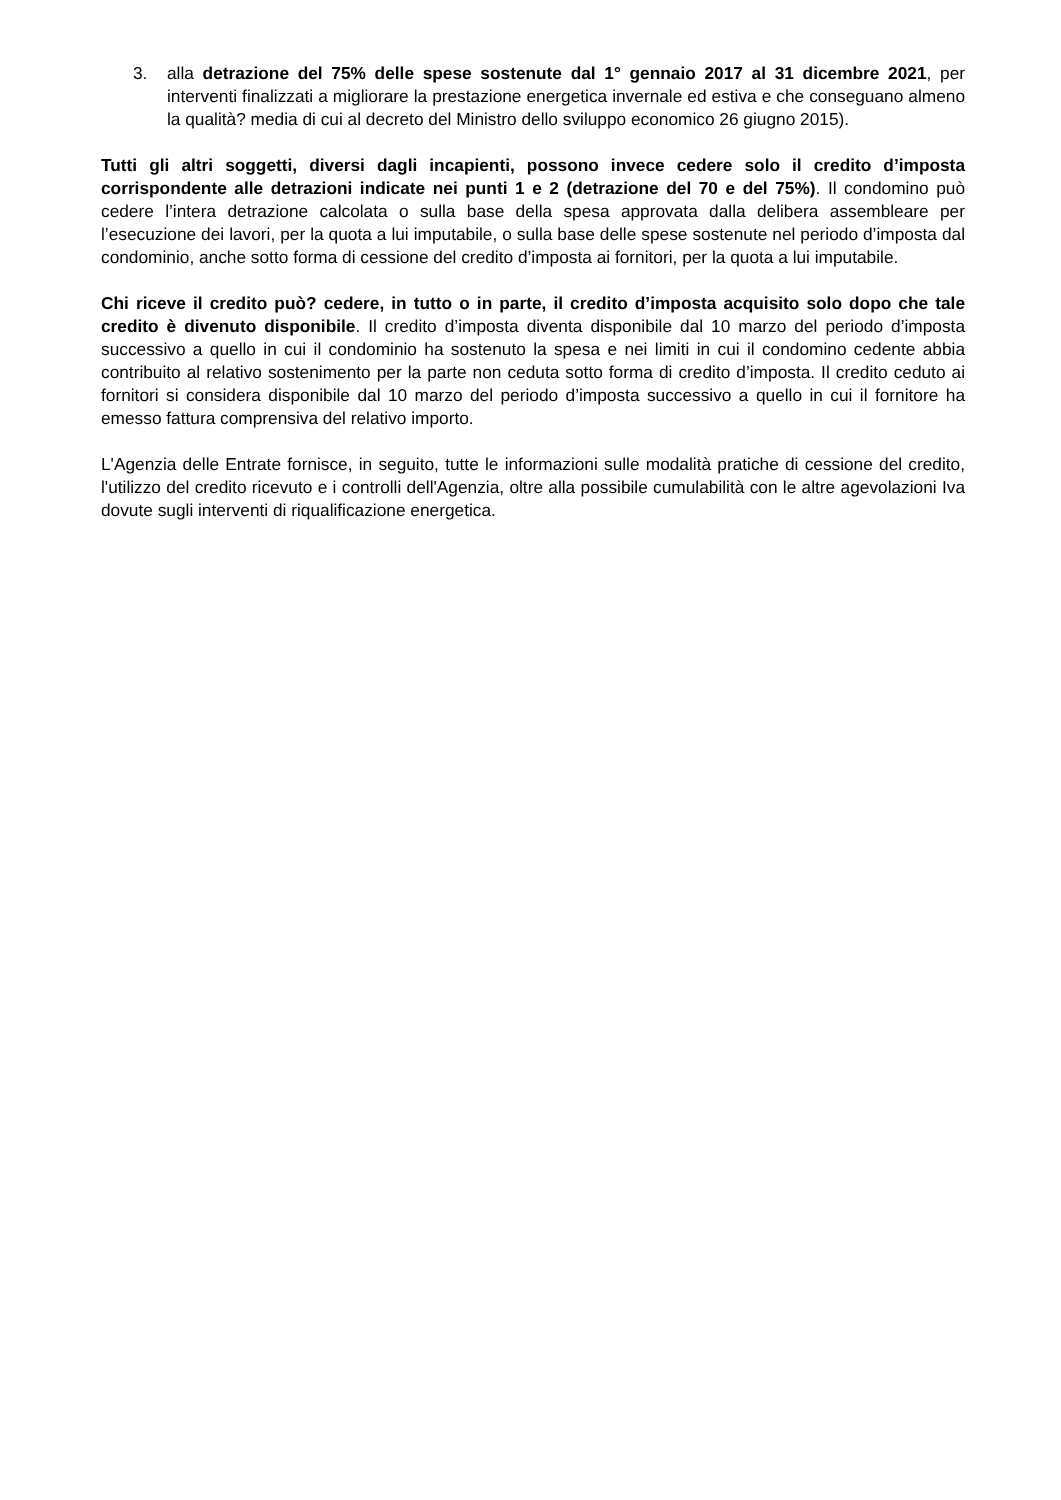3. alla detrazione del 75% delle spese sostenute dal 1° gennaio 2017 al 31 dicembre 2021, per interventi finalizzati a migliorare la prestazione energetica invernale ed estiva e che conseguano almeno la qualità? media di cui al decreto del Ministro dello sviluppo economico 26 giugno 2015).
Tutti gli altri soggetti, diversi dagli incapienti, possono invece cedere solo il credito d’imposta corrispondente alle detrazioni indicate nei punti 1 e 2 (detrazione del 70 e del 75%). Il condomino può cedere l’intera detrazione calcolata o sulla base della spesa approvata dalla delibera assembleare per l’esecuzione dei lavori, per la quota a lui imputabile, o sulla base delle spese sostenute nel periodo d’imposta dal condominio, anche sotto forma di cessione del credito d’imposta ai fornitori, per la quota a lui imputabile.
Chi riceve il credito può? cedere, in tutto o in parte, il credito d’imposta acquisito solo dopo che tale credito è divenuto disponibile. Il credito d’imposta diventa disponibile dal 10 marzo del periodo d’imposta successivo a quello in cui il condominio ha sostenuto la spesa e nei limiti in cui il condomino cedente abbia contribuito al relativo sostenimento per la parte non ceduta sotto forma di credito d’imposta. Il credito ceduto ai fornitori si considera disponibile dal 10 marzo del periodo d’imposta successivo a quello in cui il fornitore ha emesso fattura comprensiva del relativo importo.
L'Agenzia delle Entrate fornisce, in seguito, tutte le informazioni sulle modalità pratiche di cessione del credito, l'utilizzo del credito ricevuto e i controlli dell'Agenzia, oltre alla possibile cumulabilità con le altre agevolazioni Iva dovute sugli interventi di riqualificazione energetica.